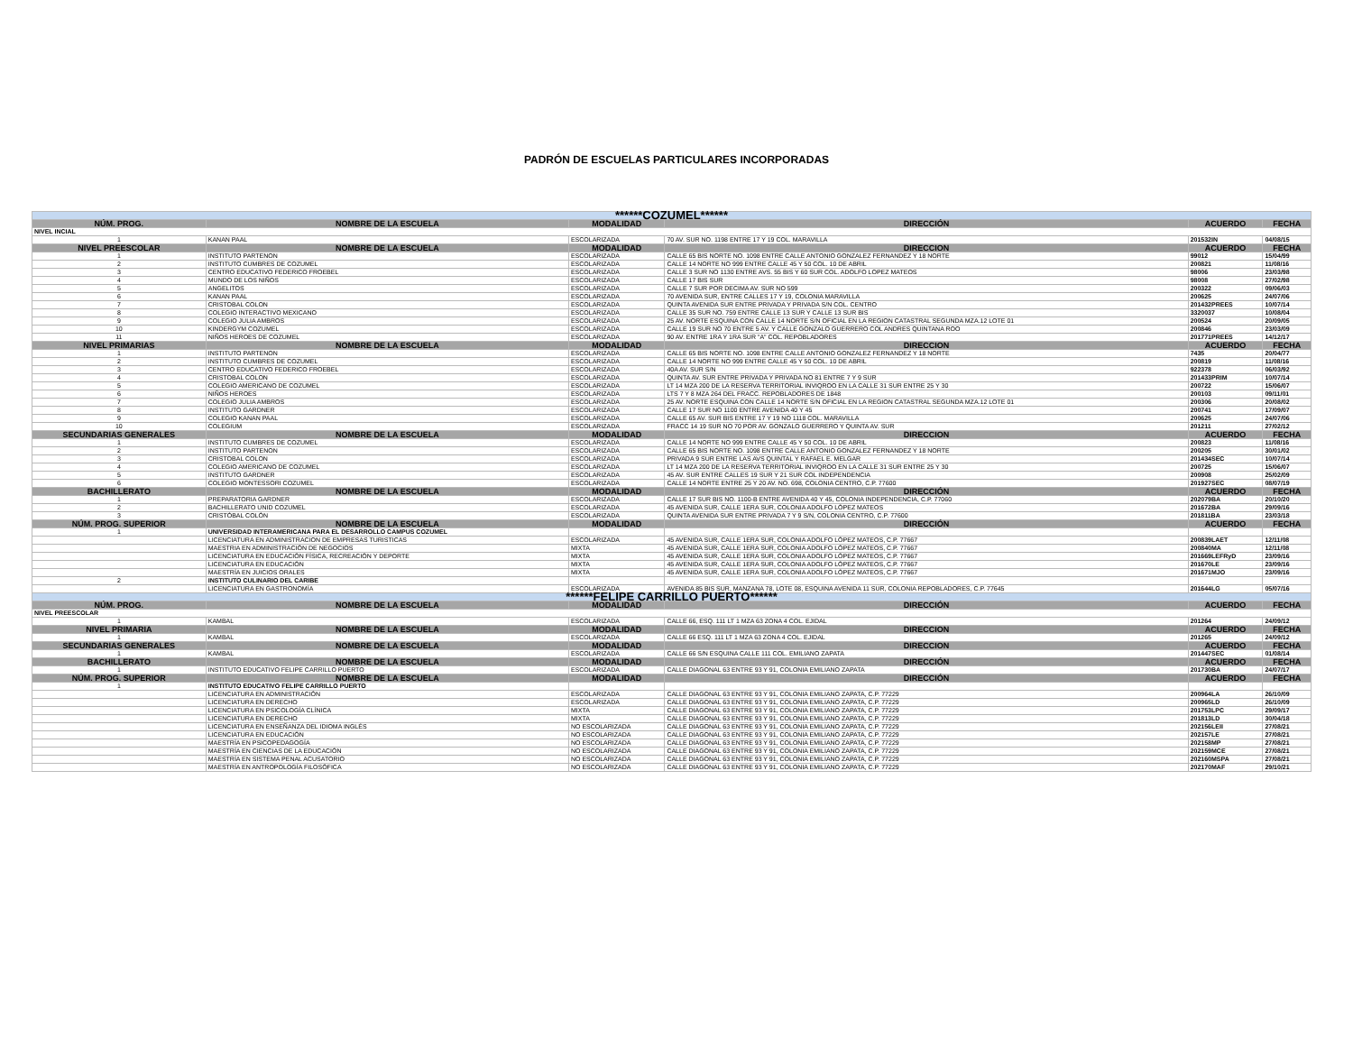PADRÓN DE ESCUELAS PARTICULARES INCORPORADAS
| ******COZUMEL****** | | | | | |
| NÚM. PROG. | NOMBRE DE LA ESCUELA | MODALIDAD | DIRECCIÓN | ACUERDO | FECHA |
| NIVEL INCIAL | | | | | |
| 1 | KANAN PAAL | ESCOLARIZADA | 70 AV. SUR NO. 1198 ENTRE 17 Y 19 COL. MARAVILLA | 201532IN | 04/08/15 |
| NIVEL PREESCOLAR | NOMBRE DE LA ESCUELA | MODALIDAD | DIRECCION | ACUERDO | FECHA |
| 1 | INSTITUTO PARTENON | ESCOLARIZADA | CALLE 65 BIS NORTE NO. 1098 ENTRE CALLE ANTONIO GONZALEZ FERNANDEZ Y 18 NORTE | 99012 | 15/04/99 |
| 2 | INSTITUTO CUMBRES DE COZUMEL | ESCOLARIZADA | CALLE 14 NORTE NO 999 ENTRE CALLE 45 Y 50 COL. 10 DE ABRIL | 200821 | 11/08/16 |
| 3 | CENTRO EDUCATIVO FEDERICO FROEBEL | ESCOLARIZADA | CALLE 3 SUR NO 1130 ENTRE AVS. 55 BIS Y 60 SUR COL. ADOLFO LOPEZ MATEOS | 98006 | 23/03/98 |
| 4 | MUNDO DE LOS NIÑOS | ESCOLARIZADA | CALLE 17 BIS SUR | 98008 | 27/02/98 |
| 5 | ANGELITOS | ESCOLARIZADA | CALLE 7 SUR POR DECIMA AV. SUR NO 599 | 200322 | 09/06/03 |
| 6 | KANAN PAAL | ESCOLARIZADA | 70 AVENIDA SUR, ENTRE CALLES 17 Y 19, COLONIA MARAVILLA | 200625 | 24/07/06 |
| 7 | CRISTOBAL COLON | ESCOLARIZADA | QUINTA AVENIDA SUR ENTRE PRIVADA Y PRIVADA S/N COL. CENTRO | 201432PREES | 10/07/14 |
| 8 | COLEGIO INTERACTIVO MEXICANO | ESCOLARIZADA | CALLE 35 SUR NO. 759 ENTRE CALLE 13 SUR Y CALLE 13 SUR BIS | 3320037 | 10/08/04 |
| 9 | COLEGIO JULIA AMBROS | ESCOLARIZADA | 25 AV. NORTE ESQUINA CON CALLE 14 NORTE S/N OFICIAL EN LA REGION CATASTRAL SEGUNDA MZA.12 LOTE 01 | 200524 | 20/09/05 |
| 10 | KINDERGYM COZUMEL | ESCOLARIZADA | CALLE 19 SUR NO 70 ENTRE 5 AV. Y CALLE GONZALO GUERRERO COL ANDRES QUINTANA ROO | 200846 | 23/03/09 |
| 11 | NIÑOS HEROES DE COZUMEL | ESCOLARIZADA | 90 AV. ENTRE 1RA Y 1RA SUR "A" COL. REPOBLADORES | 201771PREES | 14/12/17 |
| NIVEL PRIMARIAS | NOMBRE DE LA ESCUELA | MODALIDAD | DIRECCION | ACUERDO | FECHA |
| 1 | INSTITUTO PARTENON | ESCOLARIZADA | CALLE 65 BIS NORTE NO. 1098 ENTRE CALLE ANTONIO GONZALEZ FERNANDEZ Y 18 NORTE | 7435 | 20/04/77 |
| 2 | INSTITUTO CUMBRES DE COZUMEL | ESCOLARIZADA | CALLE 14 NORTE NO 999 ENTRE CALLE 45 Y 50 COL. 10 DE ABRIL | 200819 | 11/08/16 |
| 3 | CENTRO EDUCATIVO FEDERICO FROEBEL | ESCOLARIZADA | 40A AV. SUR S/N | 922378 | 06/03/92 |
| 4 | CRISTOBAL COLON | ESCOLARIZADA | QUINTA AV. SUR ENTRE PRIVADA Y PRIVADA NO 81 ENTRE 7 Y 9 SUR | 201433PRIM | 10/07/14 |
| 5 | COLEGIO AMERICANO DE COZUMEL | ESCOLARIZADA | LT 14 MZA 200 DE LA RESERVA TERRITORIAL INVIQROO EN LA CALLE 31 SUR ENTRE 25 Y 30 | 200722 | 15/06/07 |
| 6 | NIÑOS HEROES | ESCOLARIZADA | LTS 7 Y 8 MZA 264 DEL FRACC. REPOBLADORES DE 1848 | 200103 | 09/11/01 |
| 7 | COLEGIO JULIA AMBROS | ESCOLARIZADA | 25 AV. NORTE ESQUINA CON CALLE 14 NORTE S/N OFICIAL EN LA REGION CATASTRAL SEGUNDA MZA.12 LOTE 01 | 200306 | 20/08/02 |
| 8 | INSTITUTO GARDNER | ESCOLARIZADA | CALLE 17 SUR NO 1100 ENTRE AVENIDA 40 Y 45 | 200741 | 17/09/07 |
| 9 | COLEGIO KANAN PAAL | ESCOLARIZADA | CALLE 65 AV. SUR BIS ENTRE 17 Y 19 NO 1118 COL. MARAVILLA | 200625 | 24/07/06 |
| 10 | COLEGIUM | ESCOLARIZADA | FRACC 14 19 SUR NO 70 POR AV. GONZALO GUERRERO Y QUINTA AV. SUR | 201211 | 27/02/12 |
| SECUNDARIAS GENERALES | NOMBRE DE LA ESCUELA | MODALIDAD | DIRECCION | ACUERDO | FECHA |
| 1 | INSTITUTO CUMBRES DE COZUMEL | ESCOLARIZADA | CALLE 14 NORTE NO 999 ENTRE CALLE 45 Y 50 COL. 10 DE ABRIL | 200823 | 11/08/16 |
| 2 | INSTITUTO PARTENON | ESCOLARIZADA | CALLE 65 BIS NORTE NO. 1098 ENTRE CALLE ANTONIO GONZALEZ FERNANDEZ Y 18 NORTE | 200205 | 30/01/02 |
| 3 | CRISTOBAL COLON | ESCOLARIZADA | PRIVADA 9 SUR ENTRE LAS AVS QUINTAL Y RAFAEL E. MELGAR | 201434SEC | 10/07/14 |
| 4 | COLEGIO AMERICANO DE COZUMEL | ESCOLARIZADA | LT 14 MZA 200 DE LA RESERVA TERRITORIAL INVIQROO EN LA CALLE 31 SUR ENTRE 25 Y 30 | 200725 | 15/06/07 |
| 5 | INSTITUTO GARDNER | ESCOLARIZADA | 45 AV. SUR ENTRE CALLES 19 SUR Y 21 SUR COL INDEPENDENCIA | 200908 | 25/02/09 |
| 6 | COLEGIO MONTESSORI COZUMEL | ESCOLARIZADA | CALLE 14 NORTE ENTRE 25 Y 20 AV. NO. 698, COLONIA CENTRO, C.P. 77600 | 201927SEC | 08/07/19 |
| BACHILLERATO | NOMBRE DE LA ESCUELA | MODALIDAD | DIRECCIÓN | ACUERDO | FECHA |
| 1 | PREPARATORIA GARDNER | ESCOLARIZADA | CALLE 17 SUR BIS NO. 1100-B ENTRE AVENIDA 40 Y 45, COLONIA INDEPENDENCIA, C.P. 77060 | 202079BA | 20/10/20 |
| 2 | BACHILLERATO UNID COZUMEL | ESCOLARIZADA | 45 AVENIDA SUR, CALLE 1ERA SUR, COLONIA ADOLFO LÓPEZ MATEOS | 201672BA | 29/09/16 |
| 3 | CRISTÓBAL COLÓN | ESCOLARIZADA | QUINTA AVENIDA SUR ENTRE PRIVADA 7 Y 9 S/N, COLONIA CENTRO, C.P. 77600 | 201811BA | 23/03/18 |
| NÚM. PROG. SUPERIOR | NOMBRE DE LA ESCUELA | MODALIDAD | DIRECCIÓN | ACUERDO | FECHA |
| 1 | UNIVERSIDAD INTERAMERICANA PARA EL DESARROLLO CAMPUS COZUMEL | | | | |
| | LICENCIATURA EN ADMINISTRACION DE EMPRESAS TURISTICAS | ESCOLARIZADA | 45 AVENIDA SUR, CALLE 1ERA SUR, COLONIA ADOLFO LÓPEZ MATEOS, C.P. 77667 | 200839LAET | 12/11/08 |
| | MAESTRIA EN ADMINISTRACIÓN DE NEGOCIOS | MIXTA | 45 AVENIDA SUR, CALLE 1ERA SUR, COLONIA ADOLFO LÓPEZ MATEOS, C.P. 77667 | 200840MA | 12/11/08 |
| | LICENCIATURA EN EDUCACIÓN FÍSICA, RECREACIÓN Y DEPORTE | MIXTA | 45 AVENIDA SUR, CALLE 1ERA SUR, COLONIA ADOLFO LÓPEZ MATEOS, C.P. 77667 | 201669LEFRyD | 23/09/16 |
| | LICENCIATURA EN EDUCACIÓN | MIXTA | 45 AVENIDA SUR, CALLE 1ERA SUR, COLONIA ADOLFO LÓPEZ MATEOS, C.P. 77667 | 201670LE | 23/09/16 |
| | MAESTRÍA EN JUICIOS ORALES | MIXTA | 45 AVENIDA SUR, CALLE 1ERA SUR, COLONIA ADOLFO LÓPEZ MATEOS, C.P. 77667 | 201671MJO | 23/09/16 |
| 2 | INSTITUTO CULINARIO DEL CARIBE | | | | |
| | LICENCIATURA EN GASTRONOMÍA | ESCOLARIZADA | AVENIDA 85 BIS SUR, MANZANA 78, LOTE 08, ESQUINA AVENIDA 11 SUR, COLONIA REPOBLADORES, C.P. 77645 | 201644LG | 05/07/16 |
| ******FELIPE CARRILLO PUERTO****** | | | | | |
| NÚM. PROG. | NOMBRE DE LA ESCUELA | MODALIDAD | DIRECCIÓN | ACUERDO | FECHA |
| NIVEL PREESCOLAR | | | | | |
| 1 | KAMBAL | ESCOLARIZADA | CALLE 66, ESQ. 111 LT 1 MZA 63 ZONA 4 COL. EJIDAL | 201264 | 24/09/12 |
| NIVEL PRIMARIA | NOMBRE DE LA ESCUELA | MODALIDAD | DIRECCION | ACUERDO | FECHA |
| 1 | KAMBAL | ESCOLARIZADA | CALLE 66 ESQ. 111 LT 1 MZA 63 ZONA 4 COL. EJIDAL | 201265 | 24/09/12 |
| SECUNDARIAS GENERALES | NOMBRE DE LA ESCUELA | MODALIDAD | DIRECCION | ACUERDO | FECHA |
| 1 | KAMBAL | ESCOLARIZADA | CALLE 66 S/N ESQUINA CALLE 111 COL. EMILIANO ZAPATA | 201447SEC | 01/08/14 |
| BACHILLERATO | NOMBRE DE LA ESCUELA | MODALIDAD | DIRECCIÓN | ACUERDO | FECHA |
| 1 | INSTITUTO EDUCATIVO FELIPE CARRILLO PUERTO | ESCOLARIZADA | CALLE DIAGONAL 63 ENTRE 93 Y 91, COLONIA EMILIANO ZAPATA | 201730BA | 24/07/17 |
| NÚM. PROG. SUPERIOR | NOMBRE DE LA ESCUELA | MODALIDAD | DIRECCIÓN | ACUERDO | FECHA |
| 1 | INSTITUTO EDUCATIVO FELIPE CARRILLO PUERTO | | | | |
| | LICENCIATURA EN ADMINISTRACIÓN | ESCOLARIZADA | CALLE DIAGONAL 63 ENTRE 93 Y 91, COLONIA EMILIANO ZAPATA, C.P. 77229 | 200964LA | 26/10/09 |
| | LICENCIATURA EN DERECHO | ESCOLARIZADA | CALLE DIAGONAL 63 ENTRE 93 Y 91, COLONIA EMILIANO ZAPATA, C.P. 77229 | 200965LD | 26/10/09 |
| | LICENCIATURA EN PSICOLOGÍA CLÍNICA | MIXTA | CALLE DIAGONAL 63 ENTRE 93 Y 91, COLONIA EMILIANO ZAPATA, C.P. 77229 | 201753LPC | 29/09/17 |
| | LICENCIATURA EN DERECHO | MIXTA | CALLE DIAGONAL 63 ENTRE 93 Y 91, COLONIA EMILIANO ZAPATA, C.P. 77229 | 201813LD | 30/04/18 |
| | LICENCIATURA EN ENSEÑANZA DEL IDIOMA INGLÉS | NO ESCOLARIZADA | CALLE DIAGONAL 63 ENTRE 93 Y 91, COLONIA EMILIANO ZAPATA, C.P. 77229 | 202156LEII | 27/08/21 |
| | LICENCIATURA EN EDUCACIÓN | NO ESCOLARIZADA | CALLE DIAGONAL 63 ENTRE 93 Y 91, COLONIA EMILIANO ZAPATA, C.P. 77229 | 202157LE | 27/08/21 |
| | MAESTRÍA EN PSICOPEDAGOGÍA | NO ESCOLARIZADA | CALLE DIAGONAL 63 ENTRE 93 Y 91, COLONIA EMILIANO ZAPATA, C.P. 77229 | 202158MP | 27/08/21 |
| | MAESTRÍA EN CIENCIAS DE LA EDUCACIÓN | NO ESCOLARIZADA | CALLE DIAGONAL 63 ENTRE 93 Y 91, COLONIA EMILIANO ZAPATA, C.P. 77229 | 202159MCE | 27/08/21 |
| | MAESTRÍA EN SISTEMA PENAL ACUSATORIO | NO ESCOLARIZADA | CALLE DIAGONAL 63 ENTRE 93 Y 91, COLONIA EMILIANO ZAPATA, C.P. 77229 | 202160MSPA | 27/08/21 |
| | MAESTRÍA EN ANTROPOLOGÍA FILOSÓFICA | NO ESCOLARIZADA | CALLE DIAGONAL 63 ENTRE 93 Y 91, COLONIA EMILIANO ZAPATA, C.P. 77229 | 202170MAF | 29/10/21 |